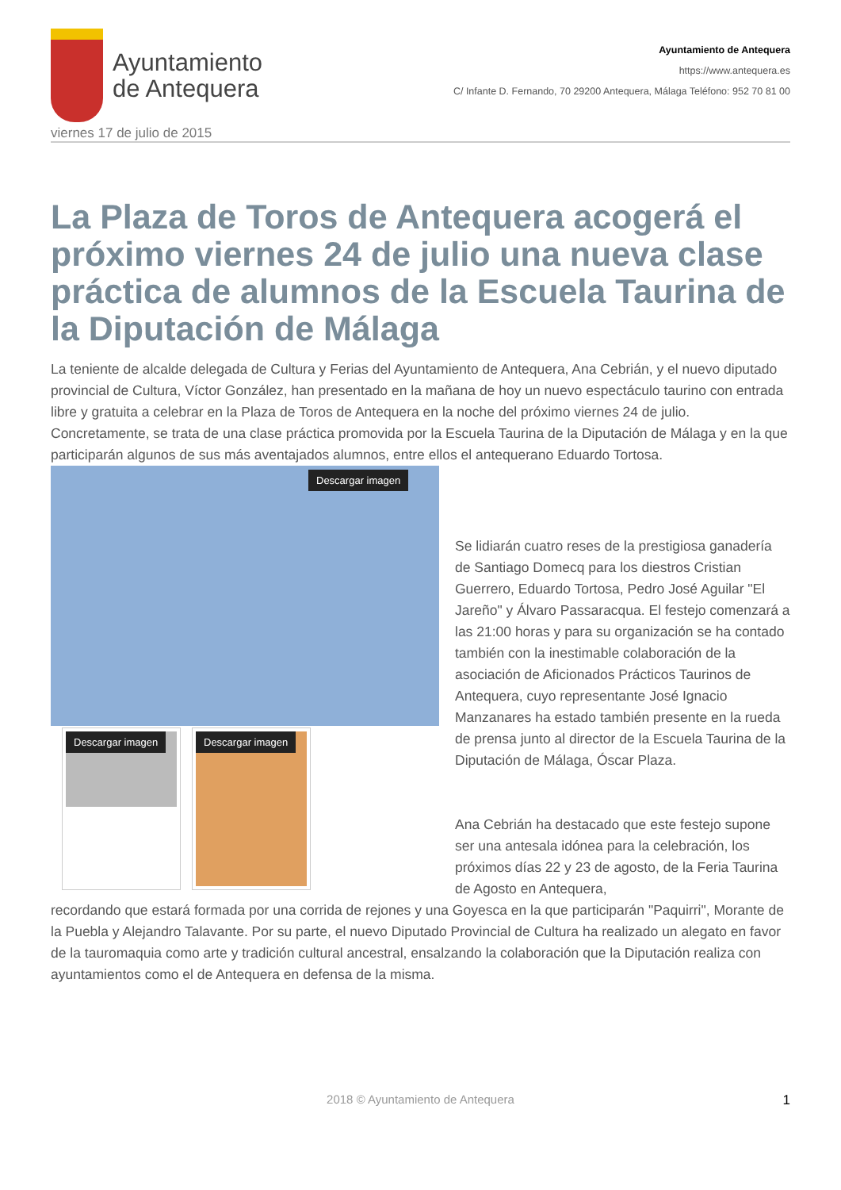Ayuntamiento
de Antequera
Ayuntamiento de Antequera
https://www.antequera.es
C/ Infante D. Fernando, 70 29200 Antequera, Málaga Teléfono: 952 70 81 00
viernes 17 de julio de 2015
La Plaza de Toros de Antequera acogerá el próximo viernes 24 de julio una nueva clase práctica de alumnos de la Escuela Taurina de la Diputación de Málaga
La teniente de alcalde delegada de Cultura y Ferias del Ayuntamiento de Antequera, Ana Cebrián, y el nuevo diputado provincial de Cultura, Víctor González, han presentado en la mañana de hoy un nuevo espectáculo taurino con entrada libre y gratuita a celebrar en la Plaza de Toros de Antequera en la noche del próximo viernes 24 de julio. Concretamente, se trata de una clase práctica promovida por la Escuela Taurina de la Diputación de Málaga y en la que participarán algunos de sus más aventajados alumnos, entre ellos el antequerano Eduardo Tortosa.
Descargar imagen
Descargar imagen
Descargar imagen
Se lidiarán cuatro reses de la prestigiosa ganadería de Santiago Domecq para los diestros Cristian Guerrero, Eduardo Tortosa, Pedro José Aguilar "El Jareño" y Álvaro Passaracqua. El festejo comenzará a las 21:00 horas y para su organización se ha contado también con la inestimable colaboración de la asociación de Aficionados Prácticos Taurinos de Antequera, cuyo representante José Ignacio Manzanares ha estado también presente en la rueda de prensa junto al director de la Escuela Taurina de la Diputación de Málaga, Óscar Plaza.
Ana Cebrián ha destacado que este festejo supone ser una antesala idónea para la celebración, los próximos días 22 y 23 de agosto, de la Feria Taurina de Agosto en Antequera,
recordando que estará formada por una corrida de rejones y una Goyesca en la que participarán "Paquirri", Morante de la Puebla y Alejandro Talavante. Por su parte, el nuevo Diputado Provincial de Cultura ha realizado un alegato en favor de la tauromaquia como arte y tradición cultural ancestral, ensalzando la colaboración que la Diputación realiza con ayuntamientos como el de Antequera en defensa de la misma.
2018 © Ayuntamiento de Antequera 1